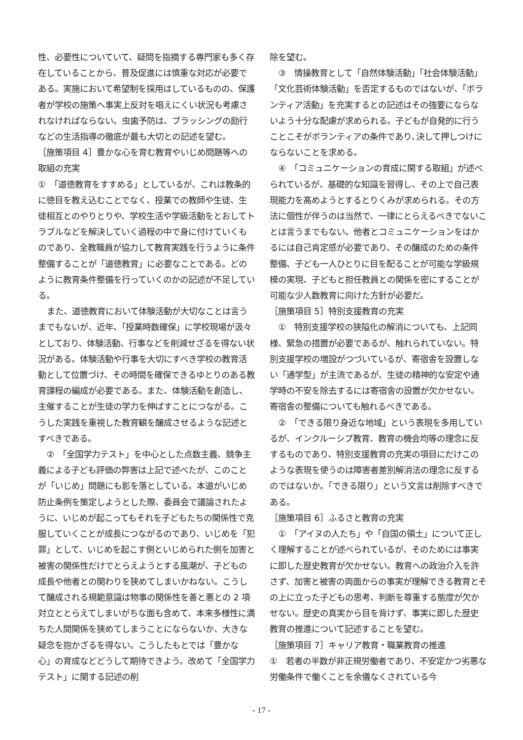性、必要性についていて、疑問を指摘する専門家も多く存在していることから、普及促進には慎重な対応が必要である。実施において希望制を採用はしているものの、保護者が学校の施策へ事実上反対を唱えにくい状況も考慮されなければならない。虫歯予防は、ブラッシングの励行などの生活指導の徹底が最も大切との記述を望む。
［施策項目 4］豊かな心を育む教育やいじめ問題等への取組の充実
①　「道徳教育をすすめる」としているが、これは教条的に徳目を教え込むことでなく、授業での教師や生徒、生徒相互とのやりとりや、学校生活や学級活動をとおしてトラブルなどを解決していく過程の中で身に付けていくものであり、全教職員が協力して教育実践を行うように条件整備することが「道徳教育」に必要なことである。どのように教育条件整備を行っていくのかの記述が不足している。
また、道徳教育において体験活動が大切なことは言うまでもないが、近年、「授業時数確保」に学校現場が汲々としており、体験活動、行事などを削減せざるを得ない状況がある。体験活動や行事を大切にすべき学校の教育活動として位置づけ、その時間を確保できるゆとりのある教育課程の編成が必要である。また、体験活動を創造し、主催することが生徒の学力を伸ばすことにつながる。こうした実践を重視した教育観を醸成させるような記述とすべきである。
②　「全国学力テスト」を中心とした点数主義、競争主義による子ども評価の弊害は上記で述べたが、このことが「いじめ」問題にも影を落としている。本道がいじめ防止条例を策定しようとした際、委員会で議論されたように、いじめが起こってもそれを子どもたちの関係性で克服していくことが成長につながるのであり、いじめを「犯罪」として、いじめを起こす側といじめられた側を加害と被害の関係性だけでとらえようとする風潮が、子どもの成長や他者との関わりを狭めてしまいかねない。こうして醸成される規範意識は物事の関係性を善と悪との 2 項対立ととらえてしまいがちな面も含めて、本来多様性に満ちた人間関係を狭めてしまうことにならないか、大きな疑念を抱かざるを得ない。こうしたもとでは「豊かな心」の育成などどうして期待できよう。改めて「全国学力テスト」に関する記述の削
除を望む。
③　情操教育として「自然体験活動」「社会体験活動」「文化芸術体験活動」を否定するものではないが、「ボランティア活動」を充実するとの記述はその強要にならないよう十分な配慮が求められる。子どもが自発的に行うことこそがボランティアの条件であり､決して押しつけにならないことを求める。
④　「コミュニケーションの育成に関する取組」が述べられているが、基礎的な知識を習得し、その上で自己表現能力を高めようとするとりくみが求められる。その方法に個性が伴うのは当然で、一律にとらえるべきでないことは言うまでもない。他者とコミュニケーションをはかるには自己肯定感が必要であり、その醸成のための条件整備、子ども一人ひとりに目を配ることが可能な学級規模の実現、子どもと担任教員との関係を密にすることが可能な少人数教育に向けた方針が必要だ。
［施策項目 5］特別支援教育の充実
①　特別支援学校の狭隘化の解消についても、上記同様、緊急の措置が必要であるが、触れられていない。特別支援学校の増設がつづいているが、寄宿舎を設置しない「通学型」が主流であるが、生徒の精神的な安定や通学時の不安を除去するには寄宿舎の設置が欠かせない。寄宿舎の整備についても触れるべきである。
②　「できる限り身近な地域」という表現を多用しているが、インクルーシブ教育、教育の機会均等の理念に反するものであり、特別支援教育の充実の項目にだけこのような表現を使うのは障害者差別解消法の理念に反するのではないか。「できる限り」という文言は削除すべきである。
［施策項目 6］ふるさと教育の充実
①　「アイヌの人たち」や「自国の領土」について正しく理解することが述べられているが、そのためには事実に即した歴史教育が欠かせない。教育への政治介入を許さず、加害と被害の両面からの事実が理解できる教育とその上に立った子どもの思考、判断を尊重する態度が欠かせない。歴史の真実から目を背けず、事実に即した歴史教育の推進について記述することを望む。
［施策項目 7］キャリア教育・職業教育の推進
①　若者の半数が非正規労働者であり、不安定かつ劣悪な労働条件で働くことを余儀なくされている今
- 17 -